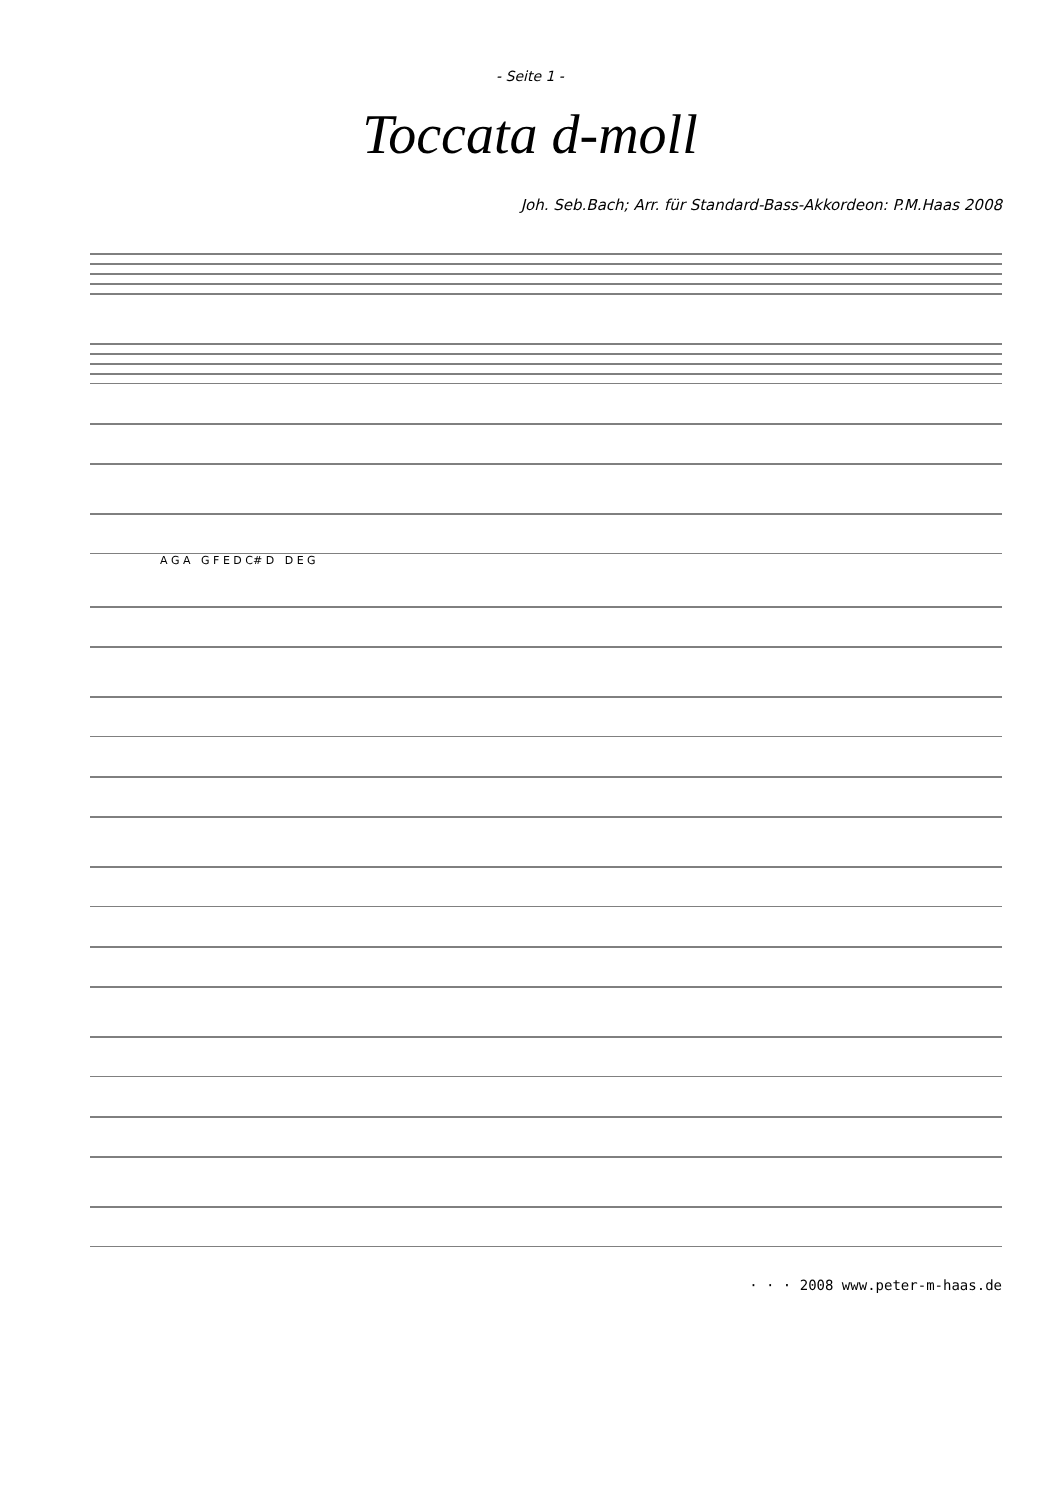- Seite 1 -
Toccata d-moll
Joh. Seb.Bach; Arr. für Standard-Bass-Akkordeon: P.M.Haas 2008
A G A G F E D C# D D E G
· · · 2008 www.peter-m-haas.de